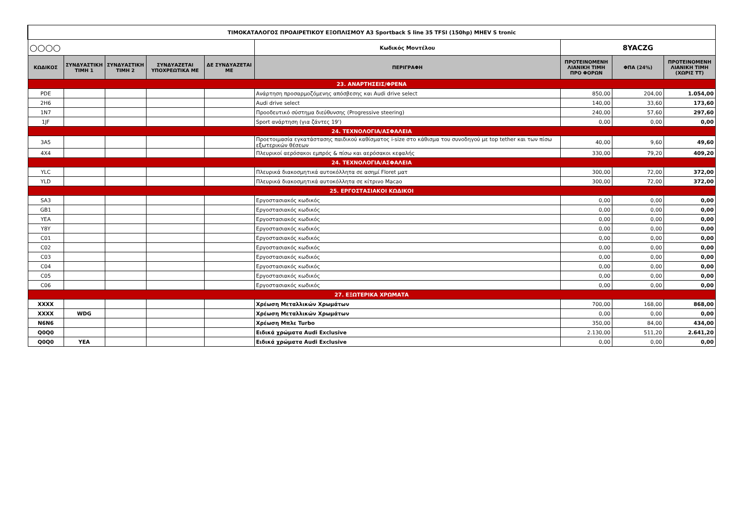| ΤΙΜΟΚΑΤΑΛΟΓΟΣ ΠΡΟΑΙΡΕΤΙΚΟΥ ΕΞΟΠΛΙΣΜΟΥ A3 Sportback S line 35 TFSI (150hp) MHEV S tronic | | | | | | | | |
| ○○○○ | | | | | Κωδικός Μοντέλου | 8YACZG | | |
| ΚΩΔΙΚΟΣ | ΣΥΝΔΥΑΣΤΙΚΗ ΤΙΜΗ 1 | ΣΥΝΔΥΑΣΤΙΚΗ ΤΙΜΗ 2 | ΣΥΝΔΥΑΖΕΤΑΙ ΥΠΟΧΡΕΩΤΙΚΑ ΜΕ | ΔΕ ΣΥΝΔΥΑΖΕΤΑΙ ΜΕ | ΠΕΡΙΓΡΑΦΗ | ΠΡΟΤΕΙΝΟΜΕΝΗ ΛΙΑΝΙΚΗ ΤΙΜΗ ΠΡΟ ΦΟΡΩΝ | ΦΠΑ (24%) | ΠΡΟΤΕΙΝΟΜΕΝΗ ΛΙΑΝΙΚΗ ΤΙΜΗ (ΧΩΡΙΣ ΤΤ) |
| 23. ΑΝΑΡΤΗΣΕΙΣ/ΦΡΕΝΑ | | | | | | | | |
| PDE | | | | | Ανάρτηση προσαρμοζόμενης απόσβεσης και Audi drive select | 850,00 | 204,00 | 1.054,00 |
| 2H6 | | | | | Audi drive select | 140,00 | 33,60 | 173,60 |
| 1N7 | | | | | Προοδευτικό σύστημα διεύθυνσης (Progressive steering) | 240,00 | 57,60 | 297,60 |
| 1JF | | | | | Sport ανάρτηση (για ζάντες 19') | 0,00 | 0,00 | 0,00 |
| 24. ΤΕΧΝΟΛΟΓΙΑ/ΑΣΦΑΛΕΙΑ | | | | | | | | |
| 3A5 | | | | | Προετοιμασία εγκατάστασης παιδικού καθίσματος i-size στο κάθισμα του συνοδηγού με top tether και των πίσω εξωτερικών θέσεων | 40,00 | 9,60 | 49,60 |
| 4X4 | | | | | Πλευρικοί αερόσακοι εμπρός & πίσω και αερόσακοι κεφαλής | 330,00 | 79,20 | 409,20 |
| 24. ΤΕΧΝΟΛΟΓΙΑ/ΑΣΦΑΛΕΙΑ | | | | | | | | |
| YLC | | | | | Πλευρικά διακοσμητικά αυτοκόλλητα σε ασημί Floret ματ | 300,00 | 72,00 | 372,00 |
| YLD | | | | | Πλευρικά διακοσμητικά αυτοκόλλητα σε κίτρινο Macao | 300,00 | 72,00 | 372,00 |
| 25. ΕΡΓΟΣΤΑΣΙΑΚΟΙ ΚΩΔΙΚΟΙ | | | | | | | | |
| SA3 | | | | | Εργοστασιακός κωδικός | 0,00 | 0,00 | 0,00 |
| GB1 | | | | | Εργοστασιακός κωδικός | 0,00 | 0,00 | 0,00 |
| YEA | | | | | Εργοστασιακός κωδικός | 0,00 | 0,00 | 0,00 |
| Y8Y | | | | | Εργοστασιακός κωδικός | 0,00 | 0,00 | 0,00 |
| C01 | | | | | Εργοστασιακός κωδικός | 0,00 | 0,00 | 0,00 |
| C02 | | | | | Εργοστασιακός κωδικός | 0,00 | 0,00 | 0,00 |
| C03 | | | | | Εργοστασιακός κωδικός | 0,00 | 0,00 | 0,00 |
| C04 | | | | | Εργοστασιακός κωδικός | 0,00 | 0,00 | 0,00 |
| C05 | | | | | Εργοστασιακός κωδικός | 0,00 | 0,00 | 0,00 |
| C06 | | | | | Εργοστασιακός κωδικός | 0,00 | 0,00 | 0,00 |
| 27. ΕΞΩΤΕΡΙΚΑ ΧΡΩΜΑΤΑ | | | | | | | | |
| XXXX | | | | | Χρέωση Μεταλλικών Χρωμάτων | 700,00 | 168,00 | 868,00 |
| XXXX | WDG | | | | Χρέωση Μεταλλικών Χρωμάτων | 0,00 | 0,00 | 0,00 |
| N6N6 | | | | | Χρέωση Μπλε Turbo | 350,00 | 84,00 | 434,00 |
| Q0Q0 | | | | | Ειδικά χρώματα Audi Exclusive | 2.130,00 | 511,20 | 2.641,20 |
| Q0Q0 | YEA | | | | Ειδικά χρώματα Audi Exclusive | 0,00 | 0,00 | 0,00 |